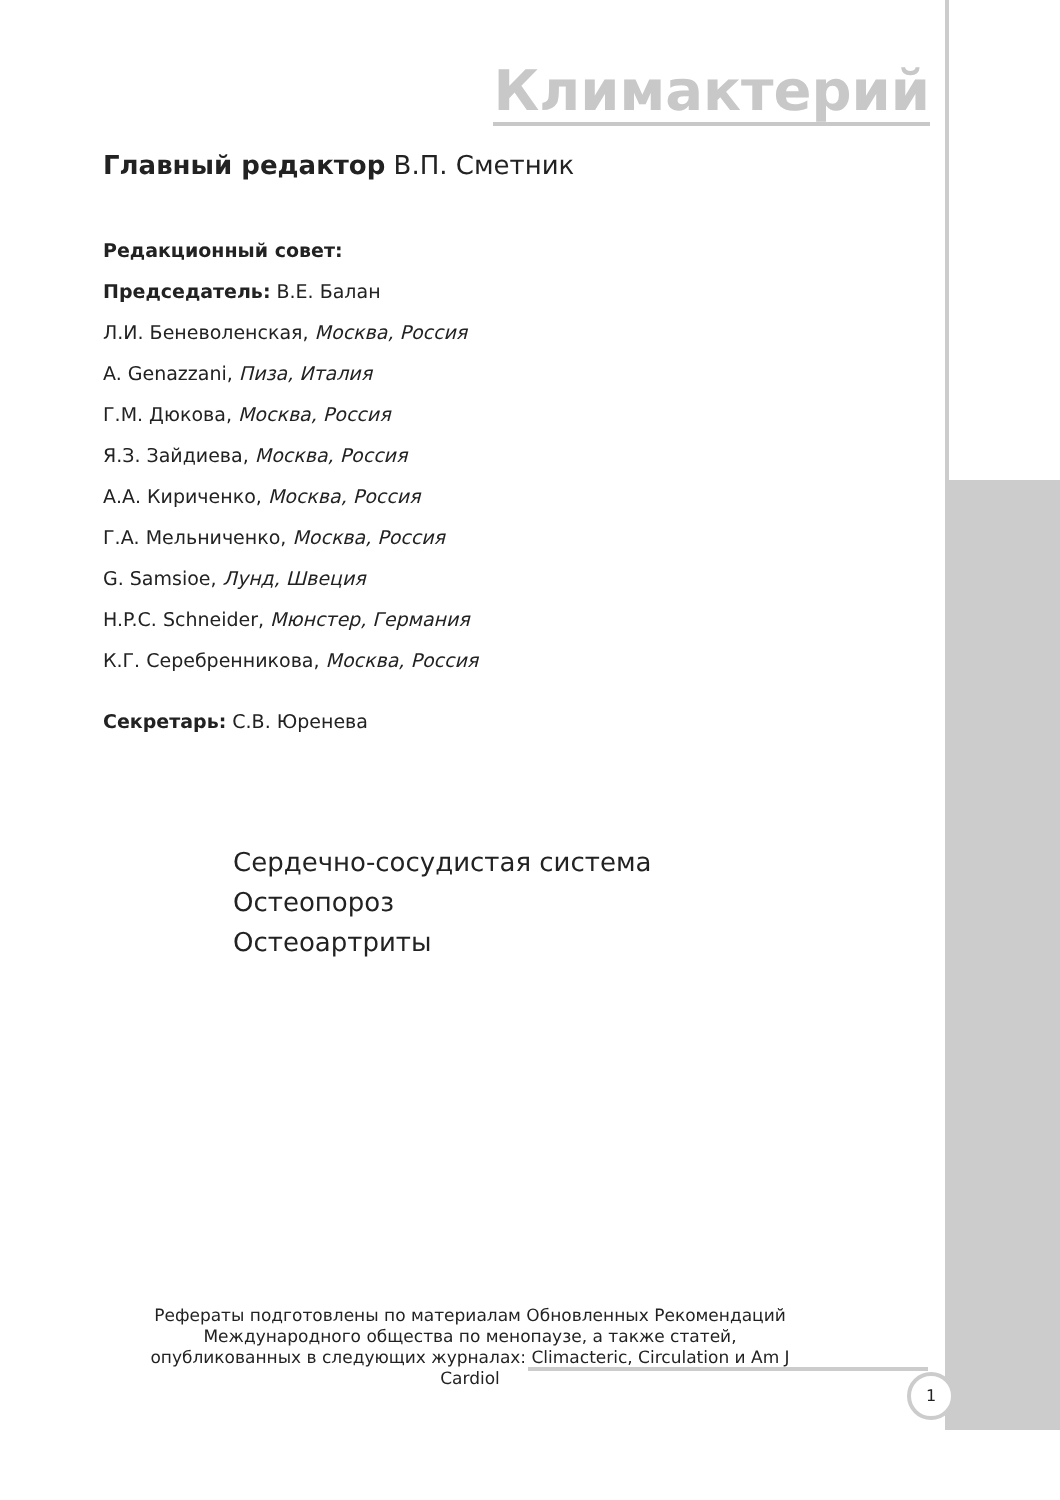Климактерий
Главный редактор В.П. Сметник
Редакционный совет:
Председатель: В.Е. Балан
Л.И. Беневоленская, Москва, Россия
A. Genazzani, Пиза, Италия
Г.М. Дюкова, Москва, Россия
Я.З. Зайдиева, Москва, Россия
А.А. Кириченко, Москва, Россия
Г.А. Мельниченко, Москва, Россия
G. Samsioe, Лунд, Швеция
H.P.C. Schneider, Мюнстер, Германия
К.Г. Серебренникова, Москва, Россия
Секретарь: С.В. Юренева
Сердечно-сосудистая система
Остеопороз
Остеоартриты
Рефераты подготовлены по материалам Обновленных Рекомендаций Международного общества по менопаузе, а также статей, опубликованных в следующих журналах: Climacteric, Circulation и Am J Cardiol
1